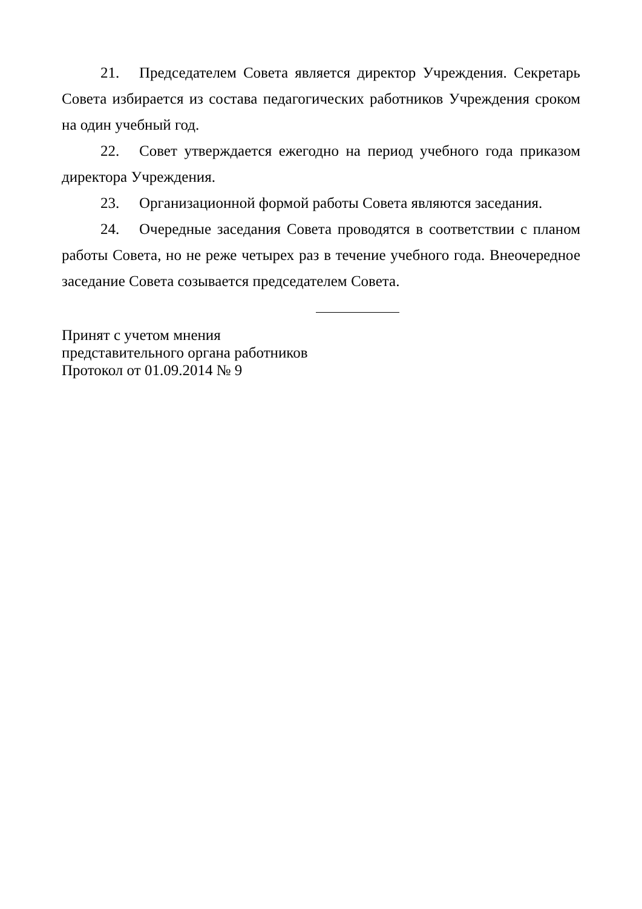21. Председателем Совета является директор Учреждения. Секретарь Совета избирается из состава педагогических работников Учреждения сроком на один учебный год.
22. Совет утверждается ежегодно на период учебного года приказом директора Учреждения.
23. Организационной формой работы Совета являются заседания.
24. Очередные заседания Совета проводятся в соответствии с планом работы Совета, но не реже четырех раз в течение учебного года. Внеочередное заседание Совета созывается председателем Совета.
Принят с учетом мнения
представительного органа работников
Протокол от 01.09.2014 № 9